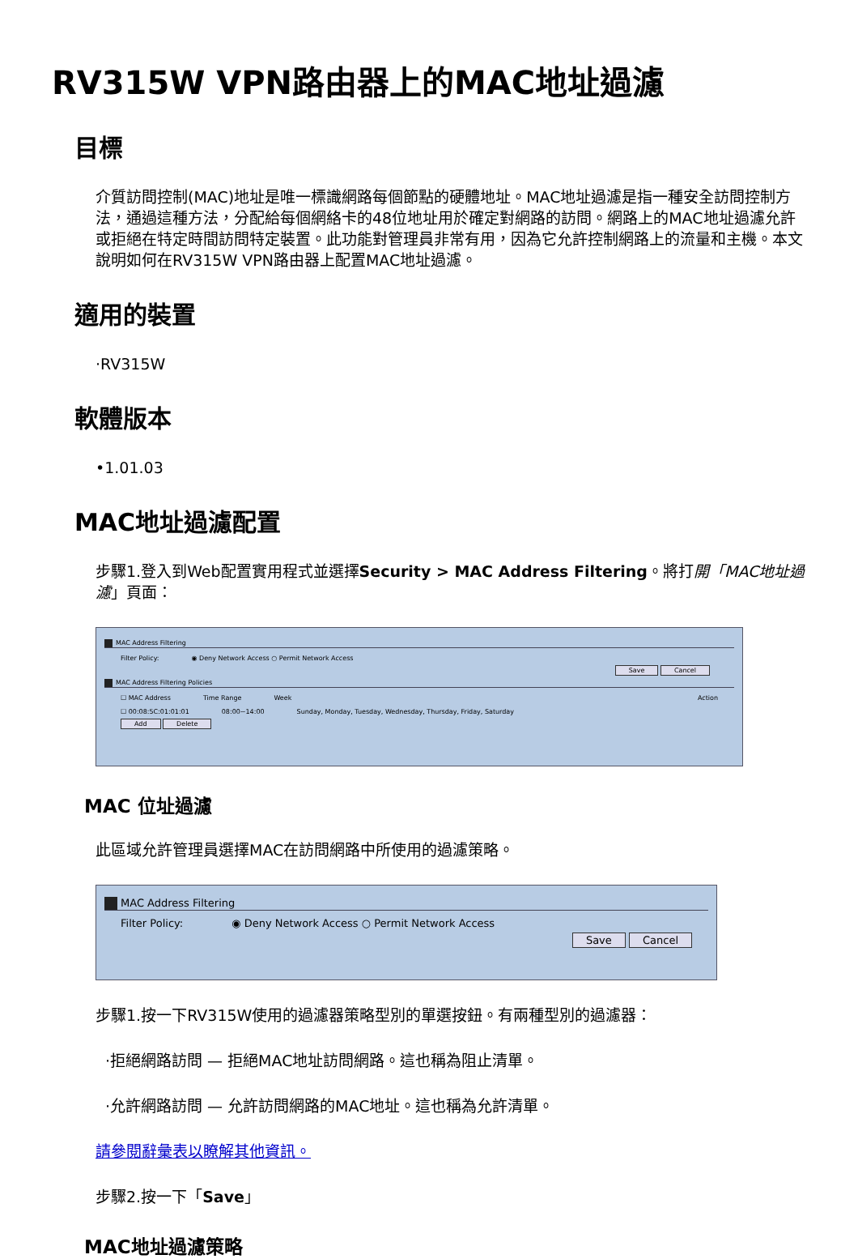RV315W VPN路由器上的MAC地址過濾
目標
介質訪問控制(MAC)地址是唯一標識網路每個節點的硬體地址。MAC地址過濾是指一種安全訪問控制方法，通過這種方法，分配給每個網絡卡的48位地址用於確定對網路的訪問。網路上的MAC地址過濾允許或拒絕在特定時間訪問特定裝置。此功能對管理員非常有用，因為它允許控制網路上的流量和主機。本文說明如何在RV315W VPN路由器上配置MAC地址過濾。
適用的裝置
·RV315W
軟體版本
•1.01.03
MAC地址過濾配置
步驟1.登入到Web配置實用程式並選擇Security > MAC Address Filtering。將打開「MAC地址過濾」頁面：
MAC Address Filtering
Filter Policy: ◉ Deny Network Access ○ Permit Network Access
Save Cancel
MAC Address Filtering Policies
☐ MAC Address Time Range Week Action
☐ 00:08:5C:01:01:01 08:00~14:00 Sunday, Monday, Tuesday, Wednesday, Thursday, Friday, Saturday
Add Delete
MAC 位址過濾
此區域允許管理員選擇MAC在訪問網路中所使用的過濾策略。
MAC Address Filtering
Filter Policy: ◉ Deny Network Access ○ Permit Network Access
Save Cancel
步驟1.按一下RV315W使用的過濾器策略型別的單選按鈕。有兩種型別的過濾器：
·拒絕網路訪問 — 拒絕MAC地址訪問網路。這也稱為阻止清單。
·允許網路訪問 — 允許訪問網路的MAC地址。這也稱為允許清單。
請參閱辭彙表以瞭解其他資訊。
步驟2.按一下「Save」
MAC地址過濾策略